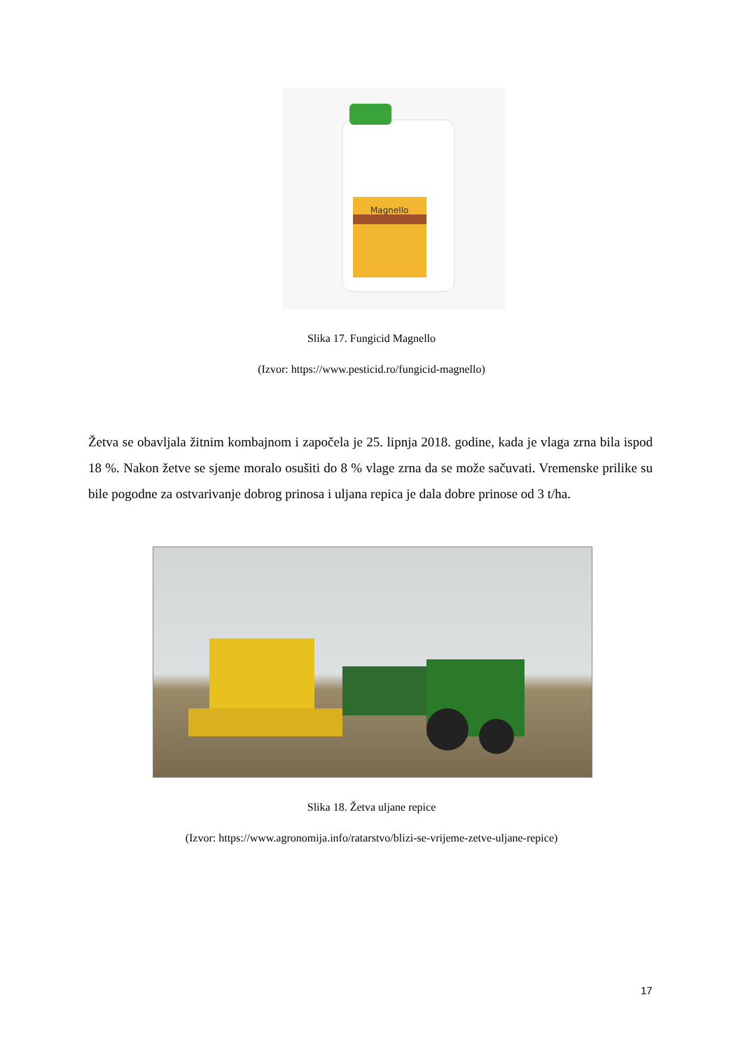Magnello
Slika 17. Fungicid Magnello
(Izvor: https://www.pesticid.ro/fungicid-magnello)
Žetva se obavljala žitnim kombajnom i započela je 25. lipnja 2018. godine, kada je vlaga zrna bila ispod 18 %. Nakon žetve se sjeme moralo osušiti do 8 % vlage zrna da se može sačuvati. Vremenske prilike su bile pogodne za ostvarivanje dobrog prinosa i uljana repica je dala dobre prinose od 3 t/ha.
Slika 18. Žetva uljane repice
(Izvor: https://www.agronomija.info/ratarstvo/blizi-se-vrijeme-zetve-uljane-repice)
17